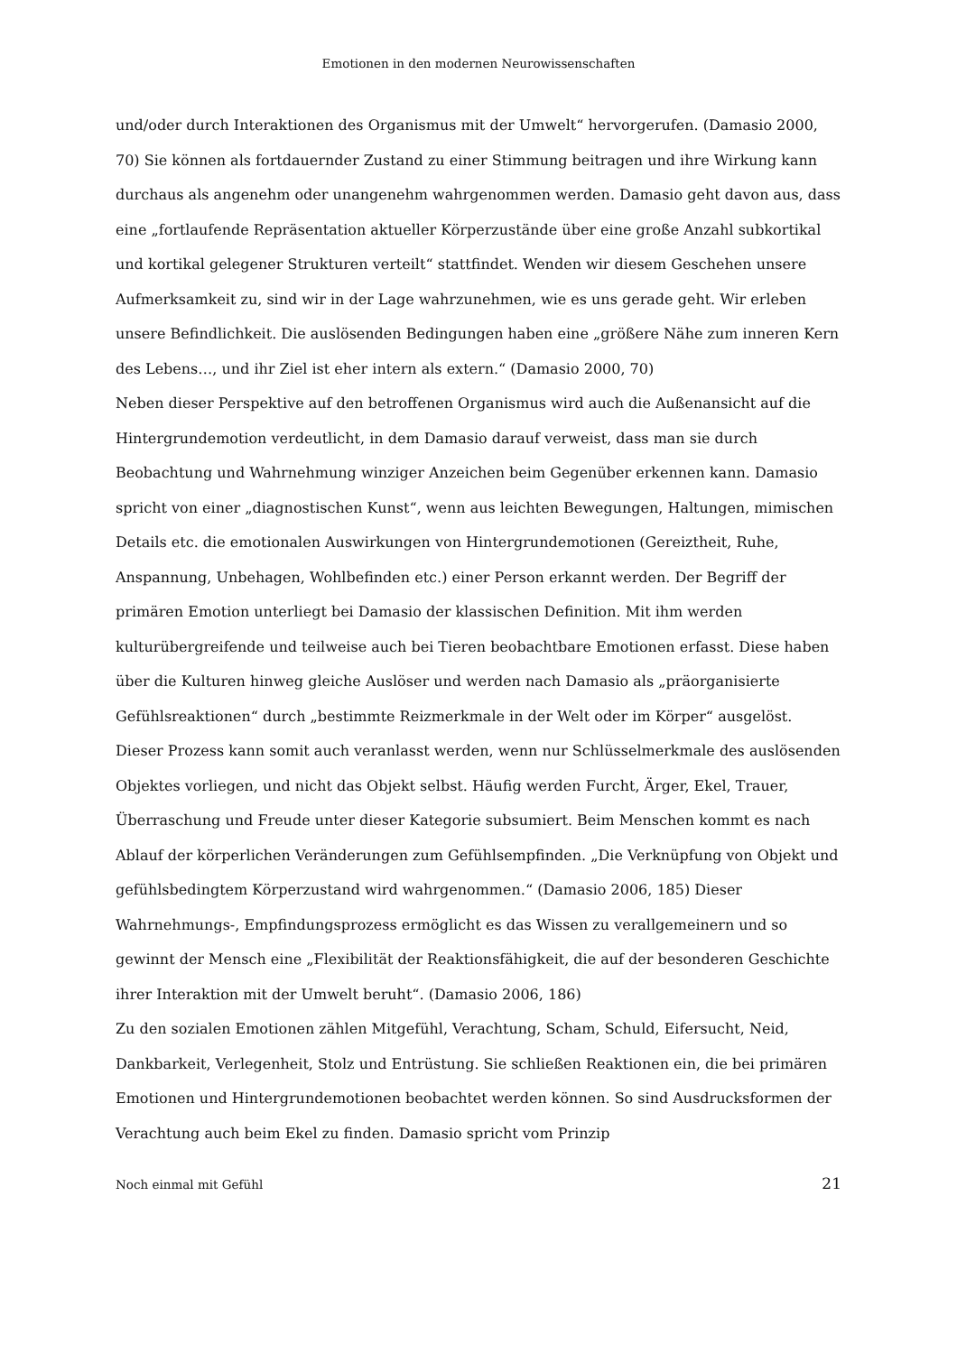Emotionen in den modernen Neurowissenschaften
und/oder durch Interaktionen des Organismus mit der Umwelt“ hervorgerufen. (Damasio 2000, 70) Sie können als fortdauernder Zustand zu einer Stimmung beitragen und ihre Wirkung kann durchaus als angenehm oder unangenehm wahrgenommen werden. Damasio geht davon aus, dass eine „fortlaufende Repräsentation aktueller Körperzustände über eine große Anzahl subkortikal und kortikal gelegener Strukturen verteilt“ stattfindet. Wenden wir diesem Geschehen unsere Aufmerksamkeit zu, sind wir in der Lage wahrzunehmen, wie es uns gerade geht. Wir erleben unsere Befindlichkeit. Die auslösenden Bedingungen haben eine „größere Nähe zum inneren Kern des Lebens…, und ihr Ziel ist eher intern als extern.“ (Damasio 2000, 70)
Neben dieser Perspektive auf den betroffenen Organismus wird auch die Außenansicht auf die Hintergrundemotion verdeutlicht, in dem Damasio darauf verweist, dass man sie durch Beobachtung und Wahrnehmung winziger Anzeichen beim Gegenüber erkennen kann. Damasio spricht von einer „diagnostischen Kunst“, wenn aus leichten Bewegungen, Haltungen, mimischen Details etc. die emotionalen Auswirkungen von Hintergrundemotionen (Gereiztheit, Ruhe, Anspannung, Unbehagen, Wohlbefinden etc.) einer Person erkannt werden. Der Begriff der primären Emotion unterliegt bei Damasio der klassischen Definition. Mit ihm werden kulturübergreifende und teilweise auch bei Tieren beobachtbare Emotionen erfasst. Diese haben über die Kulturen hinweg gleiche Auslöser und werden nach Damasio als „präorganisierte Gefühlsreaktionen“ durch „bestimmte Reizmerkmale in der Welt oder im Körper“ ausgelöst. Dieser Prozess kann somit auch veranlasst werden, wenn nur Schlüsselmerkmale des auslösenden Objektes vorliegen, und nicht das Objekt selbst. Häufig werden Furcht, Ärger, Ekel, Trauer, Überraschung und Freude unter dieser Kategorie subsumiert. Beim Menschen kommt es nach Ablauf der körperlichen Veränderungen zum Gefühlsempfinden. „Die Verknüpfung von Objekt und gefühlsbedingtem Körperzustand wird wahrgenommen.“ (Damasio 2006, 185) Dieser Wahrnehmungs-, Empfindungsprozess ermöglicht es das Wissen zu verallgemeinern und so gewinnt der Mensch eine „Flexibilität der Reaktionsfähigkeit, die auf der besonderen Geschichte ihrer Interaktion mit der Umwelt beruht“. (Damasio 2006, 186)
Zu den sozialen Emotionen zählen Mitgefühl, Verachtung, Scham, Schuld, Eifersucht, Neid, Dankbarkeit, Verlegenheit, Stolz und Entrüstung. Sie schließen Reaktionen ein, die bei primären Emotionen und Hintergrundemotionen beobachtet werden können. So sind Ausdrucksformen der Verachtung auch beim Ekel zu finden. Damasio spricht vom Prinzip
Noch einmal mit Gefühl 21